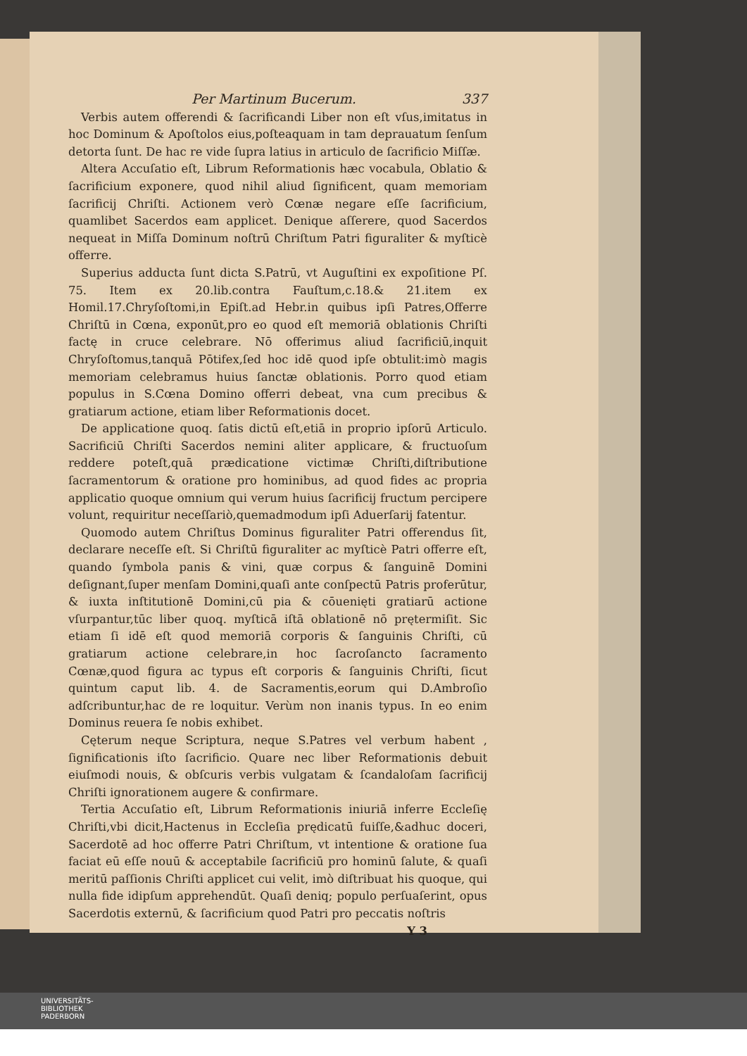Per Martinum Bucerum. 337
Verbis autem offerendi & ſacrificandi Liber non eſt vſus,imitatus in hoc Dominum & Apoſtolos eius,poſteaquam in tam deprauatum ſenſum detorta ſunt. De hac re vide ſupra latius in articulo de ſacrificio Miſſæ.
Altera Accuſatio eſt, Librum Reformationis hæc vocabula, Oblatio & ſacrificium exponere, quod nihil aliud ſignificent, quam memoriam ſacrificij Chriſti. Actionem verò Cœnæ negare eſſe ſacrificium, quamlibet Sacerdos eam applicet. Denique aſſerere, quod Sacerdos nequeat in Miſſa Dominum noſtrū Chriſtum Patri figuraliter & myſticè offerre.
Superius adducta ſunt dicta S.Patrū, vt Auguſtini ex expoſitione Pſ. 75. Item ex 20.lib.contra Fauſtum,c.18.& 21.item ex Homil.17.Chryſoſtomi,in Epiſt.ad Hebr.in quibus ipſi Patres,Offerre Chriſtū in Cœna, exponūt,pro eo quod eſt memoriā oblationis Chriſti factę in cruce celebrare. Nō offerimus aliud ſacrificiū,inquit Chryſoſtomus,tanquā Pōtifex,ſed hoc idē quod ipſe obtulit:imò magis memoriam celebramus huius ſanctæ oblationis. Porro quod etiam populus in S.Cœna Domino offerri debeat, vna cum precibus & gratiarum actione, etiam liber Reformationis docet.
De applicatione quoq. ſatis dictū eſt,etiā in proprio ipſorū Articulo. Sacrificiū Chriſti Sacerdos nemini aliter applicare, & fructuoſum reddere poteſt,quā prædicatione victimæ Chriſti,diſtributione ſacramentorum & oratione pro hominibus, ad quod fides ac propria applicatio quoque omnium qui verum huius ſacrificij fructum percipere volunt, requiritur neceſſariò,quemadmodum ipſi Aduerſarij fatentur.
Quomodo autem Chriſtus Dominus figuraliter Patri offerendus ſit, declarare neceſſe eſt. Si Chriſtū figuraliter ac myſticè Patri offerre eſt, quando ſymbola panis & vini, quæ corpus & ſanguinē Domini deſignant,ſuper menſam Domini,quaſi ante conſpectū Patris proferūtur, & iuxta inſtitutionē Domini,cū pia & cōuenięti gratiarū actione vſurpantur,tūc liber quoq. myſticā iſtā oblationē nō prętermiſit. Sic etiam ſi idē eſt quod memoriā corporis & ſanguinis Chriſti, cū gratiarum actione celebrare,in hoc ſacroſancto ſacramento Cœnæ,quod figura ac typus eſt corporis & ſanguinis Chriſti, ſicut quintum caput lib. 4. de Sacramentis,eorum qui D.Ambroſio adſcribuntur,hac de re loquitur. Verùm non inanis typus. In eo enim Dominus reuera ſe nobis exhibet.
Cęterum neque Scriptura, neque S.Patres vel verbum habent , ſignificationis iſto ſacrificio. Quare nec liber Reformationis debuit eiuſmodi nouis, & obſcuris verbis vulgatam & ſcandaloſam ſacrificij Chriſti ignorationem augere & confirmare.
Tertia Accuſatio eſt, Librum Reformationis iniuriā inferre Eccleſię Chriſti,vbi dicit,Hactenus in Eccleſia prędicatū fuiſſe,&adhuc doceri, Sacerdotē ad hoc offerre Patri Chriſtum, vt intentione & oratione ſua faciat eū eſſe nouū & acceptabile ſacrificiū pro hominū ſalute, & quaſi meritū paſſionis Chriſti applicet cui velit, imò diſtribuat his quoque, qui nulla fide idipſum apprehendūt. Quaſi deniq; populo perſuaſerint, opus Sacerdotis externū, & ſacrificium quod Patri pro peccatis noſtris
Y 3
UNIVERSITÄTS-
BIBLIOTHEK
PADERBORN